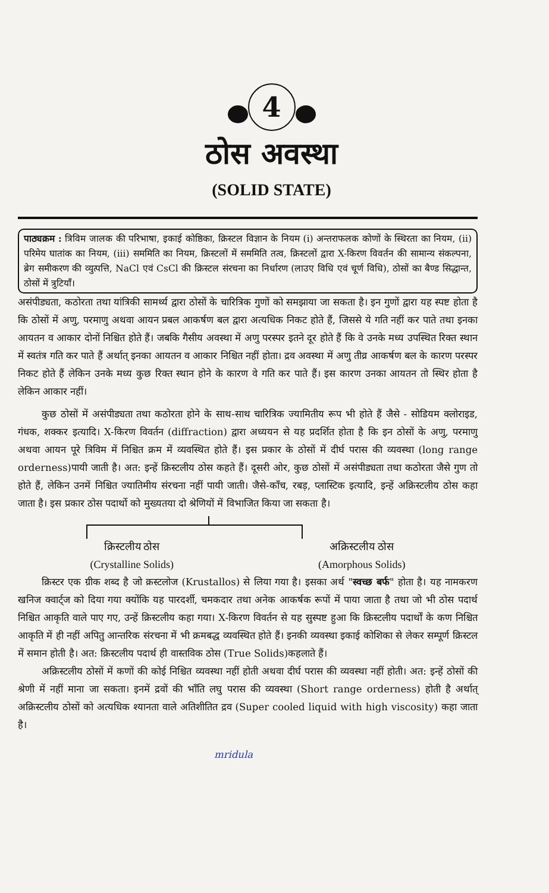4
ठोस अवस्था
(SOLID STATE)
पाठ्यक्रम : त्रिविम जालक की परिभाषा, इकाई कोष्ठिका, क्रिस्टल विज्ञान के नियम (i) अन्तराफलक कोणों के स्थिरता का नियम, (ii) परिमेय घातांक का नियम, (iii) सममिति का नियम, क्रिस्टलों में सममिति तत्व, क्रिस्टलों द्वारा X-किरण विवर्तन की सामान्य संकल्पना, ब्रेग समीकरण की व्युत्पत्ति, NaCl एवं CsCl की क्रिस्टल संरचना का निर्धारण (लाउए विधि एवं चूर्ण विधि), ठोसों का बैण्ड सिद्धान्त, ठोसों में त्रुटियाँ।
असंपीड्यता, कठोरता तथा यांत्रिकी सामर्थ्य द्वारा ठोसों के चारित्रिक गुणों को समझाया जा सकता है। इन गुणों द्वारा यह स्पष्ट होता है कि ठोसों में अणु, परमाणु अथवा आयन प्रबल आकर्षण बल द्वारा अत्यधिक निकट होते हैं, जिससे ये गति नहीं कर पाते तथा इनका आयतन व आकार दोनों निश्चित होते हैं। जबकि गैसीय अवस्था में अणु परस्पर इतने दूर होते हैं कि वे उनके मध्य उपस्थित रिक्त स्थान में स्वतंत्र गति कर पाते हैं अर्थात् इनका आयतन व आकार निश्चित नहीं होता। द्रव अवस्था में अणु तीव्र आकर्षण बल के कारण परस्पर निकट होते हैं लेकिन उनके मध्य कुछ रिक्त स्थान होने के कारण वे गति कर पाते हैं। इस कारण उनका आयतन तो स्थिर होता है लेकिन आकार नहीं।
कुछ ठोसों में असंपीड्यता तथा कठोरता होने के साथ-साथ चारित्रिक ज्यामितीय रूप भी होते हैं जैसे - सोडियम क्लोराइड, गंधक, शक्कर इत्यादि। X-किरण विवर्तन (diffraction) द्वारा अध्ययन से यह प्रदर्शित होता है कि इन ठोसों के अणु, परमाणु अथवा आयन पूरे त्रिविम में निश्चित क्रम में व्यवस्थित होते हैं। इस प्रकार के ठोसों में दीर्घ परास की व्यवस्था (long range orderness)पायी जाती है। अत: इन्हें क्रिस्टलीय ठोस कहते हैं। दूसरी ओर, कुछ ठोसों में असंपीड्यता तथा कठोरता जैसे गुण तो होते हैं, लेकिन उनमें निश्चित ज्यातिमीय संरचना नहीं पायी जाती। जैसे-काँच, रबड़, प्लास्टिक इत्यादि, इन्हें अक्रिस्टलीय ठोस कहा जाता है। इस प्रकार ठोस पदार्थो को मुख्यतया दो श्रेणियों में विभाजित किया जा सकता है।
क्रिस्टलीय ठोस
(Crystalline Solids)
अक्रिस्टलीय ठोस
(Amorphous Solids)
क्रिस्टर एक ग्रीक शब्द है जो क्रस्टलोज (Krustallos) से लिया गया है। इसका अर्थ "स्वच्छ बर्फ" होता है। यह नामकरण खनिज क्वार्ट्ज को दिया गया क्योंकि यह पारदर्शी, चमकदार तथा अनेक आकर्षक रूपों में पाया जाता है तथा जो भी ठोस पदार्थ निश्चित आकृति वाले पाए गए, उन्हें क्रिस्टलीय कहा गया। X-किरण विवर्तन से यह सुस्पष्ट हुआ कि क्रिस्टलीय पदार्थों के कण निश्चित आकृति में ही नहीं अपितु आन्तरिक संरचना में भी क्रमबद्ध व्यवस्थित होते हैं। इनकी व्यवस्था इकाई कोशिका से लेकर सम्पूर्ण क्रिस्टल में समान होती है। अत: क्रिस्टलीय पदार्थ ही वास्तविक ठोस (True Solids)कहलाते हैं।
अक्रिस्टलीय ठोसों में कणों की कोई निश्चित व्यवस्था नहीं होती अथवा दीर्घ परास की व्यवस्था नहीं होती। अत: इन्हें ठोसों की श्रेणी में नहीं माना जा सकता। इनमें द्रवों की भाँति लघु परास की व्यवस्था (Short range orderness) होती है अर्थात् अक्रिस्टलीय ठोसों को अत्यधिक श्यानता वाले अतिशीतित द्रव (Super cooled liquid with high viscosity) कहा जाता है।
mridula